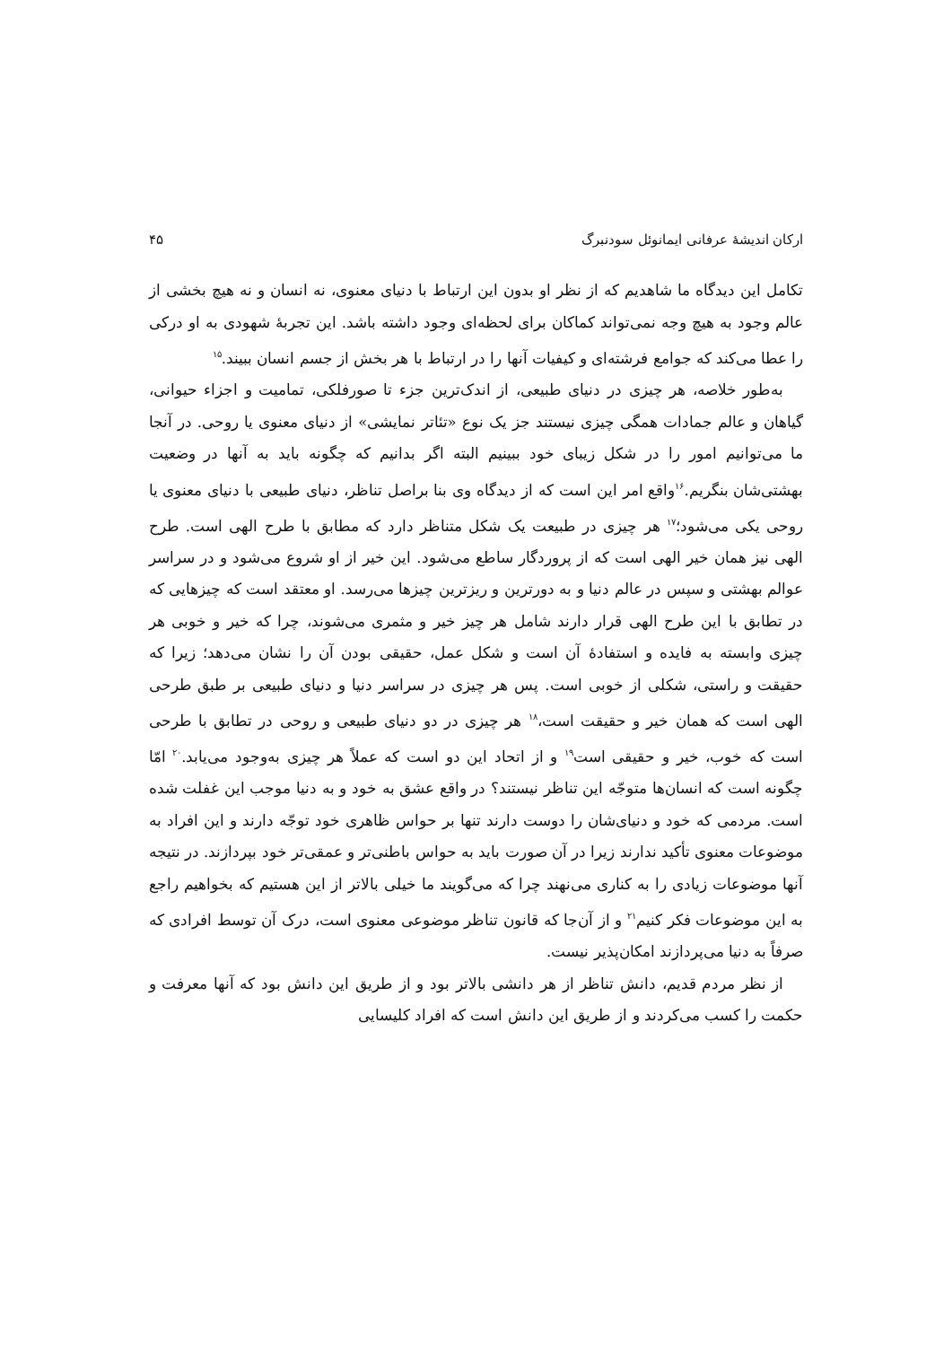ارکان اندیشهٔ عرفانی ایمانوئل سودنبرگ ۴۵
تکامل این دیدگاه ما شاهدیم که از نظر او بدون این ارتباط با دنیای معنوی، نه انسان و نه هیچ بخشی از عالم وجود به هیچ وجه نمی‌تواند کماکان برای لحظه‌ای وجود داشته باشد. این تجربهٔ شهودی به او درکی را عطا می‌کند که جوامع فرشته‌ای و کیفیات آنها را در ارتباط با هر بخش از جسم انسان ببیند.<sup>۱۵</sup>
به‌طور خلاصه، هر چیزی در دنیای طبیعی، از اندک‌ترین جزء تا صورفلکی، تمامیت و اجزاء حیوانی، گیاهان و عالم جمادات همگی چیزی نیستند جز یک نوع «تئاتر نمایشی» از دنیای معنوی یا روحی. در آنجا ما می‌توانیم امور را در شکل زیبای خود ببینیم البته اگر بدانیم که چگونه باید به آنها در وضعیت بهشتی‌شان بنگریم.<sup>۱۶</sup>واقع امر این است که از دیدگاه وی بنا براصل تناظر، دنیای طبیعی با دنیای معنوی یا روحی یکی می‌شود؛<sup>۱۷</sup> هر چیزی در طبیعت یک شکل متناظر دارد که مطابق با طرح الهی است. طرح الهی نیز همان خیر الهی است که از پروردگار ساطع می‌شود. این خیر از او شروع می‌شود و در سراسر عوالم بهشتی و سپس در عالم دنیا و به دورترین و ریزترین چیزها می‌رسد. او معتقد است که چیزهایی که در تطابق با این طرح الهی قرار دارند شامل هر چیز خیر و مثمری می‌شوند، چرا که خیر و خوبی هر چیزی وابسته به فایده و استفادهٔ آن است و شکل عمل، حقیقی بودن آن را نشان می‌دهد؛ زیرا که حقیقت و راستی، شکلی از خوبی است. پس هر چیزی در سراسر دنیا و دنیای طبیعی بر طبق طرحی الهی است که همان خیر و حقیقت است،<sup>۱۸</sup> هر چیزی در دو دنیای طبیعی و روحی در تطابق با طرحی است که خوب، خیر و حقیقی است<sup>۱۹</sup> و از اتحاد این دو است که عملاً هر چیزی به‌وجود می‌یابد.<sup>۲۰</sup> امّا چگونه است که انسان‌ها متوجّه این تناظر نیستند؟ در واقع عشق به خود و به دنیا موجب این غفلت شده است. مردمی که خود و دنیای‌شان را دوست دارند تنها بر حواس ظاهری خود توجّه دارند و این افراد به موضوعات معنوی تأکید ندارند زیرا در آن صورت باید به حواس باطنی‌تر و عمقی‌تر خود بپردازند. در نتیجه آنها موضوعات زیادی را به کناری می‌نهند چرا که می‌گویند ما خیلی بالاتر از این هستیم که بخواهیم راجع به این موضوعات فکر کنیم<sup>۲۱</sup> و از آن‌جا که قانون تناظر موضوعی معنوی است، درک آن توسط افرادی که صرفاً به دنیا می‌پردازند امکان‌پذیر نیست.
از نظر مردم قدیم، دانش تناظر از هر دانشی بالاتر بود و از طریق این دانش بود که آنها معرفت و حکمت را کسب می‌کردند و از طریق این دانش است که افراد کلیسایی